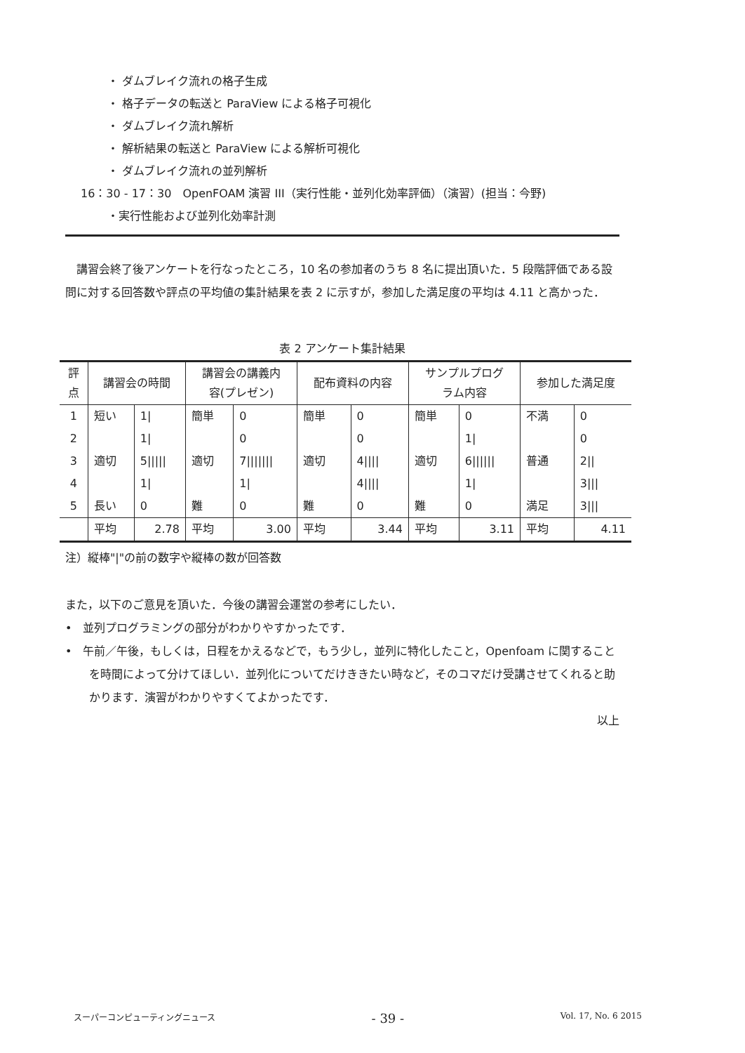・ ダムブレイク流れの格子生成
・ 格子データの転送と ParaView による格子可視化
・ ダムブレイク流れ解析
・ 解析結果の転送と ParaView による解析可視化
・ ダムブレイク流れの並列解析
16：30 - 17：30　OpenFOAM 演習 III（実行性能・並列化効率評価）（演習）(担当：今野)
・実行性能および並列化効率計測
　講習会終了後アンケートを行なったところ，10 名の参加者のうち 8 名に提出頂いた．5 段階評価である設問に対する回答数や評点の平均値の集計結果を表 2 に示すが，参加した満足度の平均は 4.11 と高かった．
表 2 アンケート集計結果
| 評 点 | 講習会の時間 | | 講習会の講義内 容(プレゼン) | | 配布資料の内容 | | サンプルプログ ラム内容 | | 参加した満足度 | |
| --- | --- | --- | --- | --- | --- | --- | --- | --- | --- | --- |
| 1 | 短い | 1/ | 簡単 | 0 | 簡単 | 0 | 簡単 | 0 | 不満 | 0 |
| 2 | | 1/ | | 0 | | 0 | | 1/ | | 0 |
| 3 | 適切 | 5///// | 適切 | 7/////// | 適切 | 4//// | 適切 | 6////// | 普通 | 2// |
| 4 | | 1/ | | 1/ | | 4//// | | 1/ | | 3/// |
| 5 | 長い | 0 | 難 | 0 | 難 | 0 | 難 | 0 | 満足 | 3/// |
| | 平均 | 2.78 | 平均 | 3.00 | 平均 | 3.44 | 平均 | 3.11 | 平均 | 4.11 |
注）縦棒"|"の前の数字や縦棒の数が回答数
また，以下のご意見を頂いた．今後の講習会運営の参考にしたい．
•　並列プログラミングの部分がわかりやすかったです．
•　午前／午後，もしくは，日程をかえるなどで，もう少し，並列に特化したこと，Openfoam に関することを時間によって分けてほしい．並列化についてだけききたい時など，そのコマだけ受講させてくれると助かります．演習がわかりやすくてよかったです．
以上
スーパーコンピューティングニュース - 39 - Vol. 17, No. 6 2015